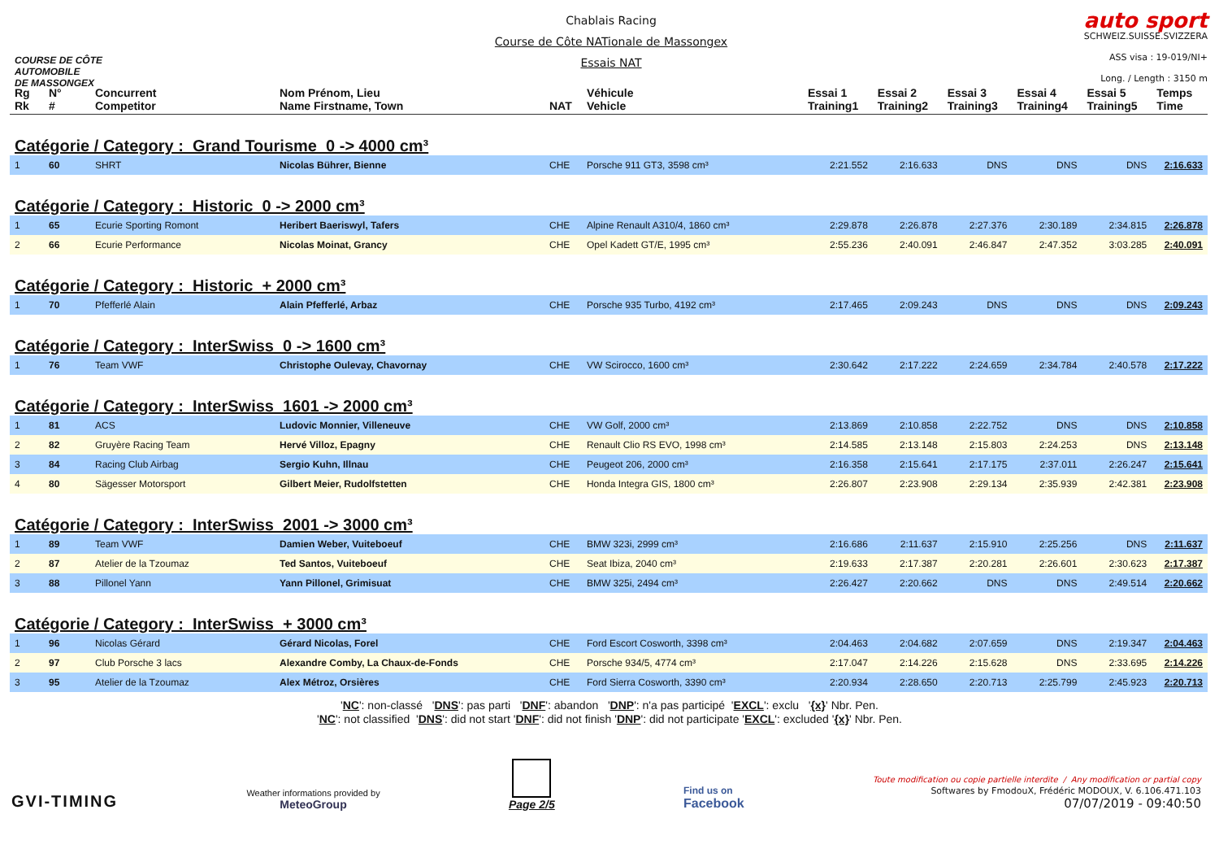COURSE DE CÔTE
AUTOMOBILE
DE MASSONGEX
Chablais Racing
Course de Côte NATionale de Massongex
Essais NAT
auto sport
SCHWEIZ.SUISSE.SVIZZERA
ASS visa : 19-019/NI+
Long. / Length : 3150 m
| Rg Rk | N° # | Concurrent Competitor | Nom Prénom, Lieu Name Firstname, Town | NAT | Véhicule Vehicle | Essai 1 Training1 | Essai 2 Training2 | Essai 3 Training3 | Essai 4 Training4 | Essai 5 Training5 | Temps Time |
| --- | --- | --- | --- | --- | --- | --- | --- | --- | --- | --- | --- |
| Catégorie / Category : Grand Tourisme 0 -> 4000 cm³ | | | | | | | | | | | |
| 1 | 60 | SHRT | Nicolas Bührer, Bienne | CHE | Porsche 911 GT3, 3598 cm³ | 2:21.552 | 2:16.633 | DNS | DNS | DNS | 2:16.633 |
| Catégorie / Category : Historic 0 -> 2000 cm³ | | | | | | | | | | | |
| 1 | 65 | Ecurie Sporting Romont | Heribert Baeriswyl, Tafers | CHE | Alpine Renault A310/4, 1860 cm³ | 2:29.878 | 2:26.878 | 2:27.376 | 2:30.189 | 2:34.815 | 2:26.878 |
| 2 | 66 | Ecurie Performance | Nicolas Moinat, Grancy | CHE | Opel Kadett GT/E, 1995 cm³ | 2:55.236 | 2:40.091 | 2:46.847 | 2:47.352 | 3:03.285 | 2:40.091 |
| Catégorie / Category : Historic + 2000 cm³ | | | | | | | | | | | |
| 1 | 70 | Pfefferlé Alain | Alain Pfefferlé, Arbaz | CHE | Porsche 935 Turbo, 4192 cm³ | 2:17.465 | 2:09.243 | DNS | DNS | DNS | 2:09.243 |
| Catégorie / Category : InterSwiss 0 -> 1600 cm³ | | | | | | | | | | | |
| 1 | 76 | Team VWF | Christophe Oulevay, Chavornay | CHE | VW Scirocco, 1600 cm³ | 2:30.642 | 2:17.222 | 2:24.659 | 2:34.784 | 2:40.578 | 2:17.222 |
| Catégorie / Category : InterSwiss 1601 -> 2000 cm³ | | | | | | | | | | | |
| 1 | 81 | ACS | Ludovic Monnier, Villeneuve | CHE | VW Golf, 2000 cm³ | 2:13.869 | 2:10.858 | 2:22.752 | DNS | DNS | 2:10.858 |
| 2 | 82 | Gruyère Racing Team | Hervé Villoz, Epagny | CHE | Renault Clio RS EVO, 1998 cm³ | 2:14.585 | 2:13.148 | 2:15.803 | 2:24.253 | DNS | 2:13.148 |
| 3 | 84 | Racing Club Airbag | Sergio Kuhn, Illnau | CHE | Peugeot 206, 2000 cm³ | 2:16.358 | 2:15.641 | 2:17.175 | 2:37.011 | 2:26.247 | 2:15.641 |
| 4 | 80 | Sägesser Motorsport | Gilbert Meier, Rudolfstetten | CHE | Honda Integra GIS, 1800 cm³ | 2:26.807 | 2:23.908 | 2:29.134 | 2:35.939 | 2:42.381 | 2:23.908 |
| Catégorie / Category : InterSwiss 2001 -> 3000 cm³ | | | | | | | | | | | |
| 1 | 89 | Team VWF | Damien Weber, Vuiteboeuf | CHE | BMW 323i, 2999 cm³ | 2:16.686 | 2:11.637 | 2:15.910 | 2:25.256 | DNS | 2:11.637 |
| 2 | 87 | Atelier de la Tzoumaz | Ted Santos, Vuiteboeuf | CHE | Seat Ibiza, 2040 cm³ | 2:19.633 | 2:17.387 | 2:20.281 | 2:26.601 | 2:30.623 | 2:17.387 |
| 3 | 88 | Pillonel Yann | Yann Pillonel, Grimisuat | CHE | BMW 325i, 2494 cm³ | 2:26.427 | 2:20.662 | DNS | DNS | 2:49.514 | 2:20.662 |
| Catégorie / Category : InterSwiss + 3000 cm³ | | | | | | | | | | | |
| 1 | 96 | Nicolas Gérard | Gérard Nicolas, Forel | CHE | Ford Escort Cosworth, 3398 cm³ | 2:04.463 | 2:04.682 | 2:07.659 | DNS | 2:19.347 | 2:04.463 |
| 2 | 97 | Club Porsche 3 lacs | Alexandre Comby, La Chaux-de-Fonds | CHE | Porsche 934/5, 4774 cm³ | 2:17.047 | 2:14.226 | 2:15.628 | DNS | 2:33.695 | 2:14.226 |
| 3 | 95 | Atelier de la Tzoumaz | Alex Métroz, Orsières | CHE | Ford Sierra Cosworth, 3390 cm³ | 2:20.934 | 2:28.650 | 2:20.713 | 2:25.799 | 2:45.923 | 2:20.713 |
'NC': non-classé 'DNS': pas parti 'DNF': abandon 'DNP': n'a pas participé 'EXCL': exclu '{x}' Nbr. Pen.
'NC': not classified 'DNS': did not start 'DNF': did not finish 'DNP': did not participate 'EXCL': excluded '{x}' Nbr. Pen.
GVI-TIMING
Weather informations provided by
MeteoGroup
Page 2/5
Find us on
Facebook
Toute modification ou copie partielle interdite / Any modification or partial copy
Softwares by FmodouX, Frédéric MODOUX, V. 6.106.471.103
07/07/2019 - 09:40:50